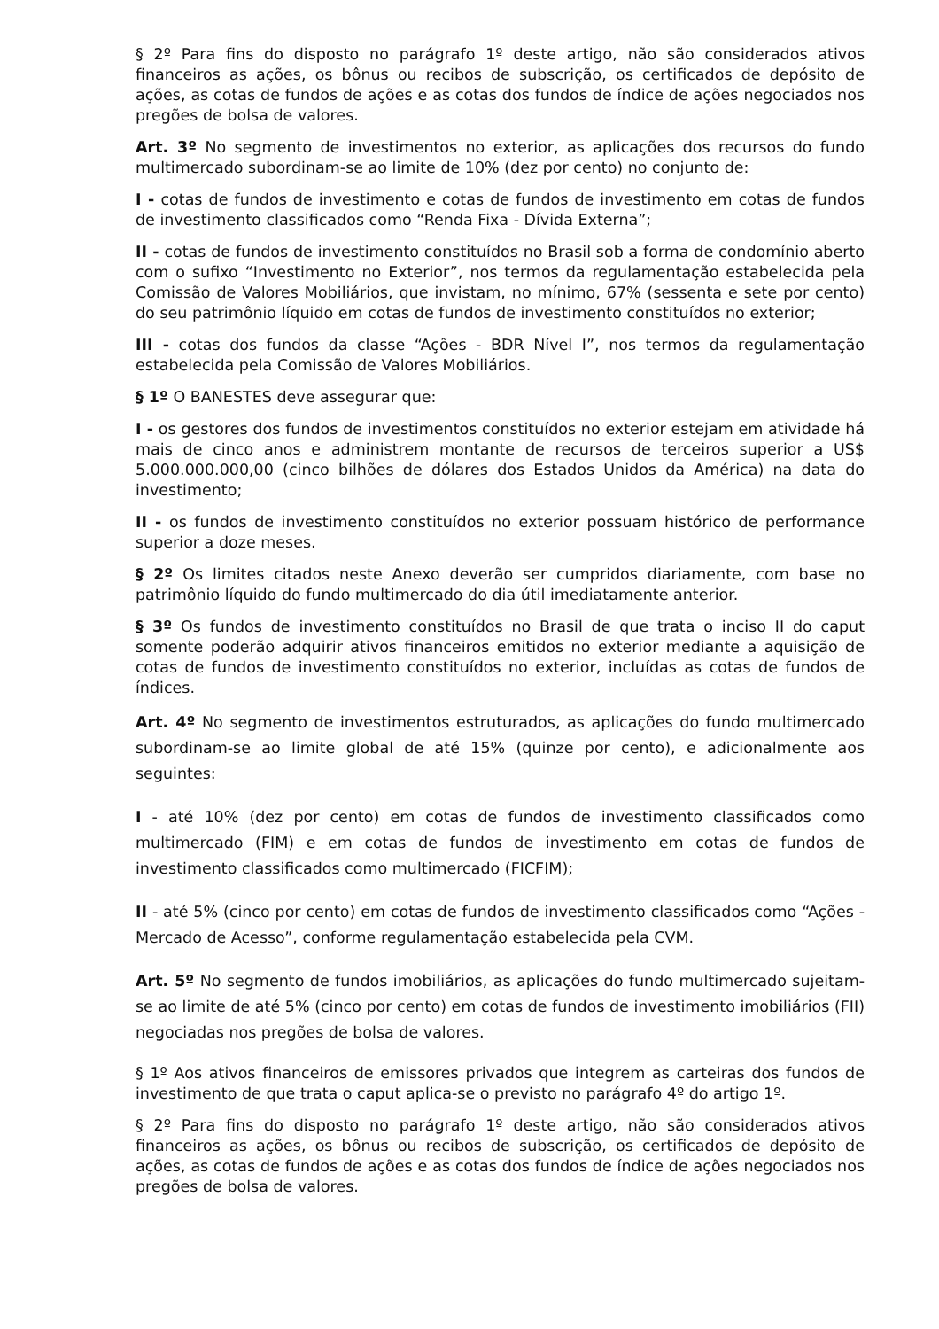§ 2º Para fins do disposto no parágrafo 1º deste artigo, não são considerados ativos financeiros as ações, os bônus ou recibos de subscrição, os certificados de depósito de ações, as cotas de fundos de ações e as cotas dos fundos de índice de ações negociados nos pregões de bolsa de valores.
Art. 3º No segmento de investimentos no exterior, as aplicações dos recursos do fundo multimercado subordinam-se ao limite de 10% (dez por cento) no conjunto de:
I - cotas de fundos de investimento e cotas de fundos de investimento em cotas de fundos de investimento classificados como “Renda Fixa - Dívida Externa”;
II - cotas de fundos de investimento constituídos no Brasil sob a forma de condomínio aberto com o sufixo “Investimento no Exterior”, nos termos da regulamentação estabelecida pela Comissão de Valores Mobiliários, que invistam, no mínimo, 67% (sessenta e sete por cento) do seu patrimônio líquido em cotas de fundos de investimento constituídos no exterior;
III - cotas dos fundos da classe “Ações - BDR Nível I”, nos termos da regulamentação estabelecida pela Comissão de Valores Mobiliários.
§ 1º O BANESTES deve assegurar que:
I - os gestores dos fundos de investimentos constituídos no exterior estejam em atividade há mais de cinco anos e administrem montante de recursos de terceiros superior a US$ 5.000.000.000,00 (cinco bilhões de dólares dos Estados Unidos da América) na data do investimento;
II - os fundos de investimento constituídos no exterior possuam histórico de performance superior a doze meses.
§ 2º Os limites citados neste Anexo deverão ser cumpridos diariamente, com base no patrimônio líquido do fundo multimercado do dia útil imediatamente anterior.
§ 3º Os fundos de investimento constituídos no Brasil de que trata o inciso II do caput somente poderão adquirir ativos financeiros emitidos no exterior mediante a aquisição de cotas de fundos de investimento constituídos no exterior, incluídas as cotas de fundos de índices.
Art. 4º No segmento de investimentos estruturados, as aplicações do fundo multimercado subordinam-se ao limite global de até 15% (quinze por cento), e adicionalmente aos seguintes:
I - até 10% (dez por cento) em cotas de fundos de investimento classificados como multimercado (FIM) e em cotas de fundos de investimento em cotas de fundos de investimento classificados como multimercado (FICFIM);
II - até 5% (cinco por cento) em cotas de fundos de investimento classificados como “Ações - Mercado de Acesso”, conforme regulamentação estabelecida pela CVM.
Art. 5º No segmento de fundos imobiliários, as aplicações do fundo multimercado sujeitam-se ao limite de até 5% (cinco por cento) em cotas de fundos de investimento imobiliários (FII) negociadas nos pregões de bolsa de valores.
§ 1º Aos ativos financeiros de emissores privados que integrem as carteiras dos fundos de investimento de que trata o caput aplica-se o previsto no parágrafo 4º do artigo 1º.
§ 2º Para fins do disposto no parágrafo 1º deste artigo, não são considerados ativos financeiros as ações, os bônus ou recibos de subscrição, os certificados de depósito de ações, as cotas de fundos de ações e as cotas dos fundos de índice de ações negociados nos pregões de bolsa de valores.